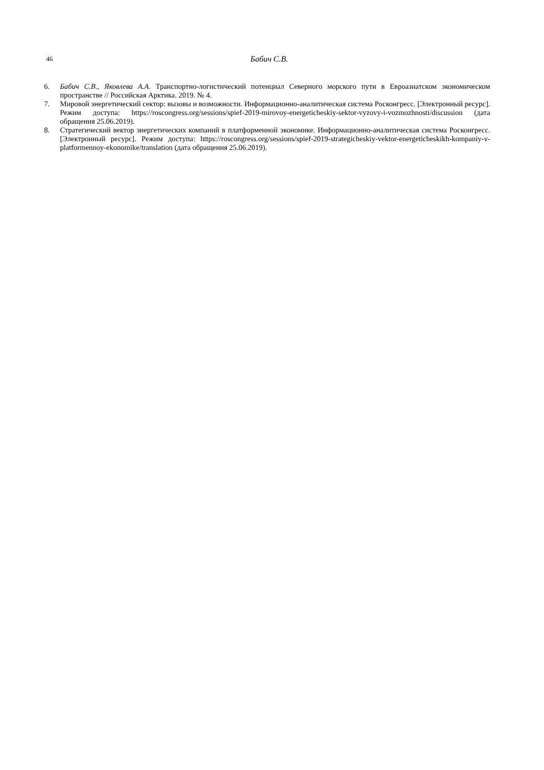46
Бабич С.В.
6. Бабич С.В., Яковлева А.А. Транспортно-логистический потенциал Северного морского пути в Евроазиатском экономическом пространстве // Российская Арктика. 2019. № 4.
7. Мировой энергетический сектор: вызовы и возможности. Информационно-аналитическая система Росконгресс. [Электронный ресурс]. Режим доступа: https://roscongress.org/sessions/spief-2019-mirovoy-energeticheskiy-sektor-vyzovy-i-vozmozhnosti/discussion (дата обращения 25.06.2019).
8. Стратегический вектор энергетических компаний в платформенной экономике. Информационно-аналитическая система Росконгресс. [Электронный ресурс]. Режим доступа: https://roscongress.org/sessions/spief-2019-strategicheskiy-vektor-energeticheskikh-kompaniy-v-platformennoy-ekonomike/translation (дата обращения 25.06.2019).